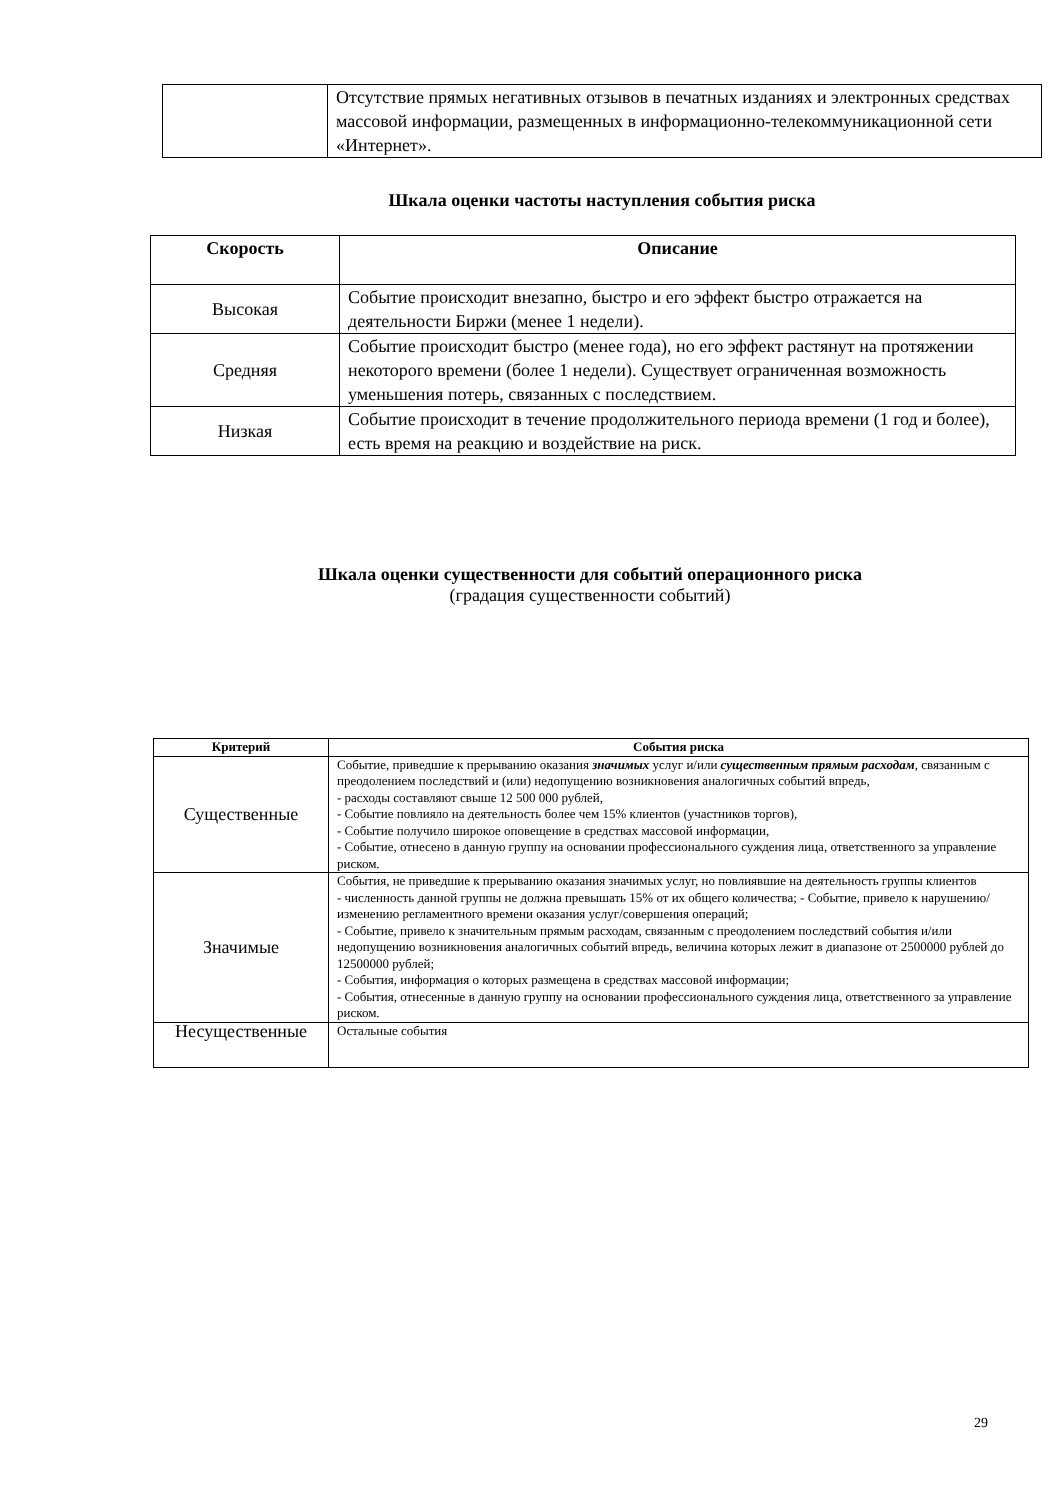| | Отсутствие прямых негативных отзывов в печатных изданиях и электронных средствах массовой информации, размещенных в информационно-телекоммуникационной сети «Интернет». |
Шкала оценки частоты наступления события риска
| Скорость | Описание |
| --- | --- |
| Высокая | Событие происходит внезапно, быстро и его эффект быстро отражается на деятельности Биржи (менее 1 недели). |
| Средняя | Событие происходит быстро (менее года), но его эффект растянут на протяжении некоторого времени (более 1 недели). Существует ограниченная возможность уменьшения потерь, связанных с последствием. |
| Низкая | Событие происходит в течение продолжительного периода времени (1 год и более), есть время на реакцию и воздействие на риск. |
Шкала оценки существенности для событий операционного риска
(градация существенности событий)
| Критерий | События риска |
| --- | --- |
| Существенные | Событие, приведшие к прерыванию оказания значимых услуг и/или существенным прямым расходам , связанным с преодолением последствий и (или) недопущению возникновения аналогичных событий впредь, - расходы составляют свыше 12 500 000 рублей, - Событие повлияло на деятельность более чем 15% клиентов (участников торгов), - Событие получило широкое оповещение в средствах массовой информации, - Событие, отнесено в данную группу на основании профессионального суждения лица, ответственного за управление риском. |
| Значимые | События, не приведшие к прерыванию оказания значимых услуг, но повлиявшие на деятельность группы клиентов - численность данной группы не должна превышать 15% от их общего количества; - Событие, привело к нарушению/изменению регламентного времени оказания услуг/совершения операций; - Событие, привело к значительным прямым расходам, связанным с преодолением последствий события и/или недопущению возникновения аналогичных событий впредь, величина которых лежит в диапазоне от 2500000 рублей до 12500000 рублей; - События, информация о которых размещена в средствах массовой информации; - События, отнесенные в данную группу на основании профессионального суждения лица, ответственного за управление риском. |
| Несущественные | Остальные события |
29